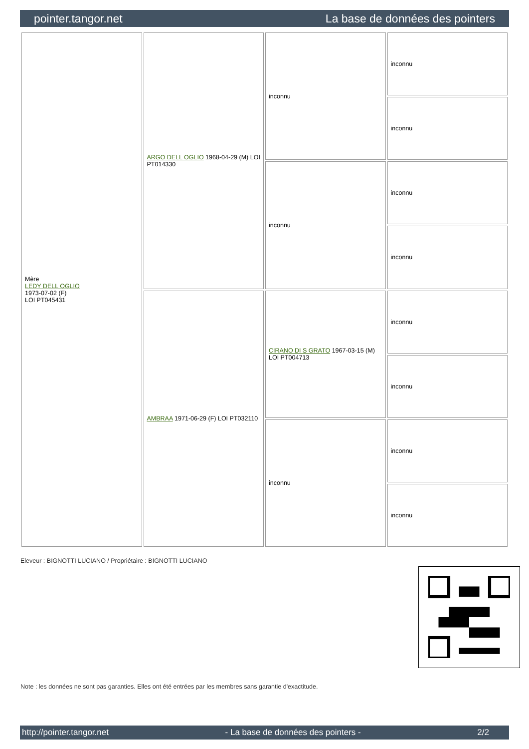pointer.tangor.net La base de données des pointers
| Mère LEDY DELL OGLIO 1973-07-02 (F) LOI PT045431 | ARGO DELL OGLIO 1968-04-29 (M) LOI PT014330 | inconnu | inconnu |
| | | | inconnu |
| | | inconnu | inconnu |
| | | | inconnu |
| | AMBRAA 1971-06-29 (F) LOI PT032110 | CIRANO DI S GRATO 1967-03-15 (M) LOI PT004713 | inconnu |
| | | | inconnu |
| | | inconnu | inconnu |
| | | | inconnu |
Eleveur : BIGNOTTI LUCIANO / Propriétaire : BIGNOTTI LUCIANO
Note : les données ne sont pas garanties. Elles ont été entrées par les membres sans garantie d'exactitude.
http://pointer.tangor.net - La base de données des pointers - 2/2